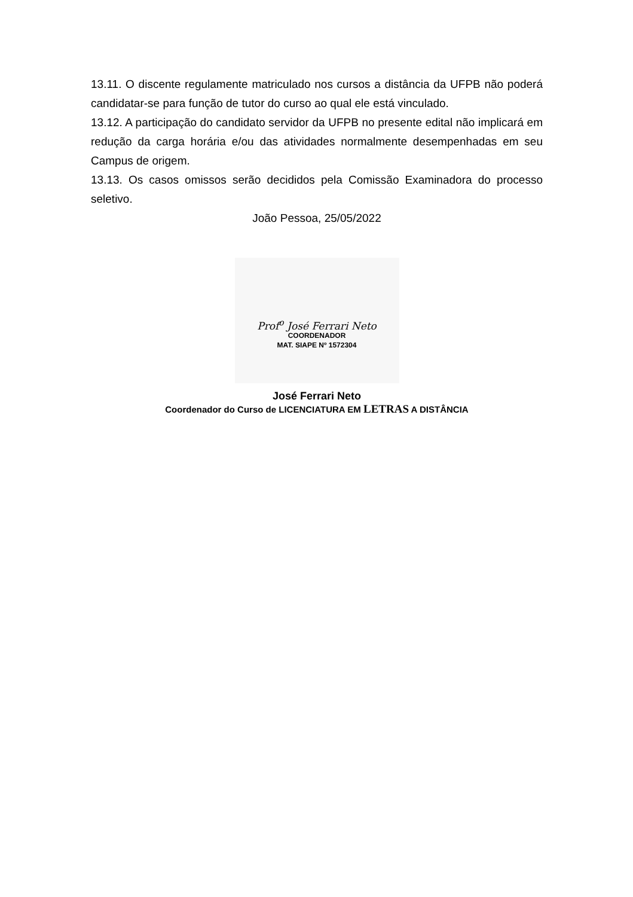13.11. O discente regulamente matriculado nos cursos a distância da UFPB não poderá candidatar-se para função de tutor do curso ao qual ele está vinculado.
13.12. A participação do candidato servidor da UFPB no presente edital não implicará em redução da carga horária e/ou das atividades normalmente desempenhadas em seu Campus de origem.
13.13. Os casos omissos serão decididos pela Comissão Examinadora do processo seletivo.
João Pessoa, 25/05/2022
Prof<sup>o</sup> José Ferrari Neto
COORDENADOR
MAT. SIAPE Nº 1572304
José Ferrari Neto
Coordenador do Curso de LICENCIATURA EM LETRAS A DISTÂNCIA